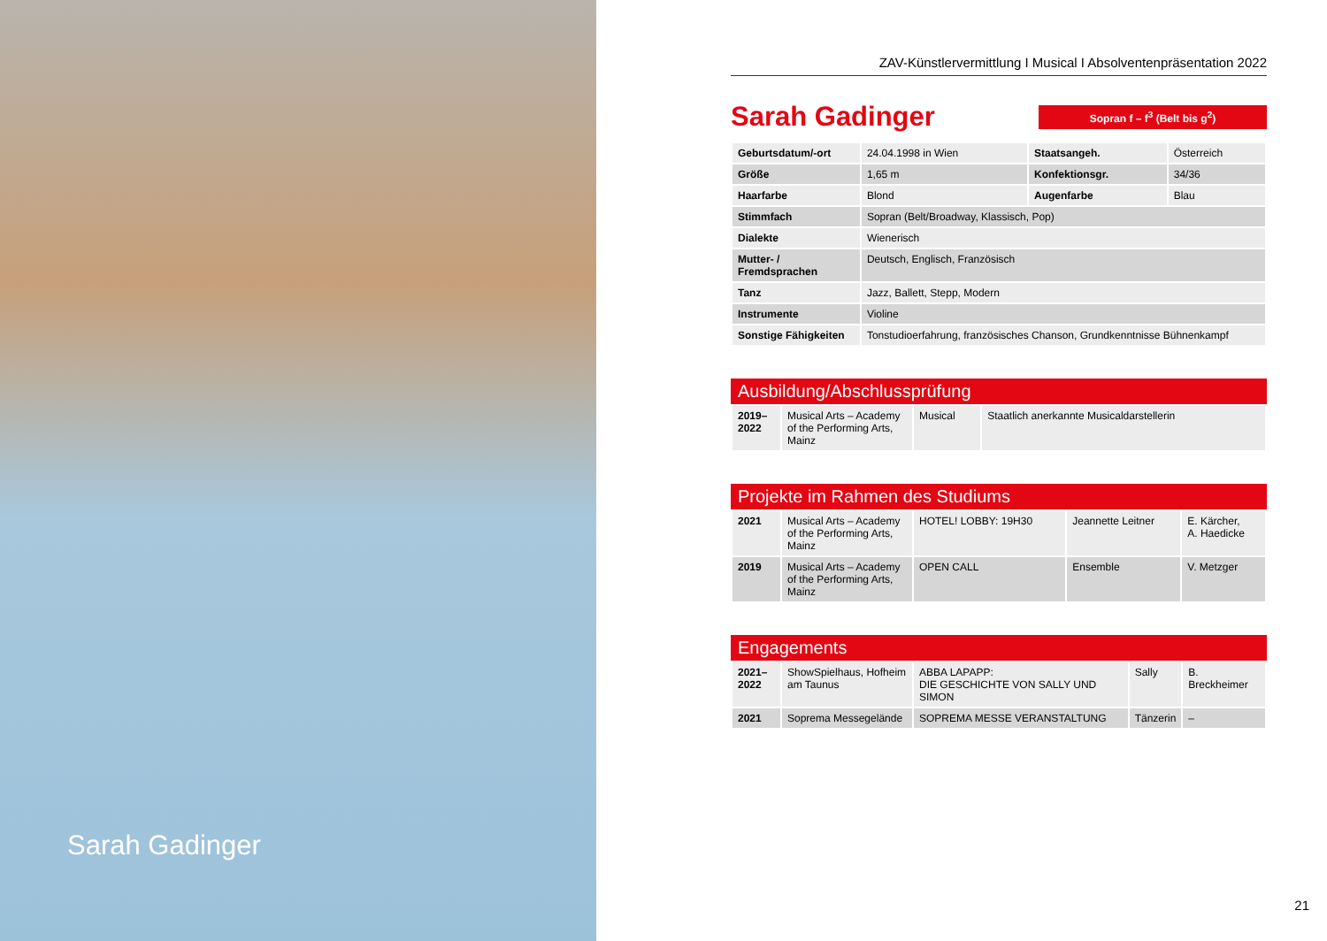Sarah Gadinger
ZAV-Künstlervermittlung I Musical I Absolventenpräsentation 2022
Sarah Gadinger
Sopran f – f<sup>3</sup> (Belt bis g<sup>2</sup>)
| Geburtsdatum/-ort | 24.04.1998 in Wien | Staatsangeh. | Österreich |
| Größe | 1,65 m | Konfektionsgr. | 34/36 |
| Haarfarbe | Blond | Augenfarbe | Blau |
| Stimmfach | Sopran (Belt/Broadway, Klassisch, Pop) | | |
| Dialekte | Wienerisch | | |
| Mutter- / Fremdsprachen | Deutsch, Englisch, Französisch | | |
| Tanz | Jazz, Ballett, Stepp, Modern | | |
| Instrumente | Violine | | |
| Sonstige Fähigkeiten | Tonstudioerfahrung, französisches Chanson, Grundkenntnisse Bühnenkampf | | |
Ausbildung/Abschlussprüfung
| 2019– 2022 | Musical Arts – Academy of the Performing Arts, Mainz | Musical | Staatlich anerkannte Musicaldarstellerin |
Projekte im Rahmen des Studiums
| 2021 | Musical Arts – Academy of the Performing Arts, Mainz | HOTEL! LOBBY: 19H30 | Jeannette Leitner | E. Kärcher, A. Haedicke |
| 2019 | Musical Arts – Academy of the Performing Arts, Mainz | OPEN CALL | Ensemble | V. Metzger |
Engagements
| 2021– 2022 | ShowSpielhaus, Hofheim am Taunus | ABBA LAPAPP: DIE GESCHICHTE VON SALLY UND SIMON | Sally | B. Breckheimer |
| 2021 | Soprema Messegelände | SOPREMA MESSE VERANSTALTUNG | Tänzerin | – |
21